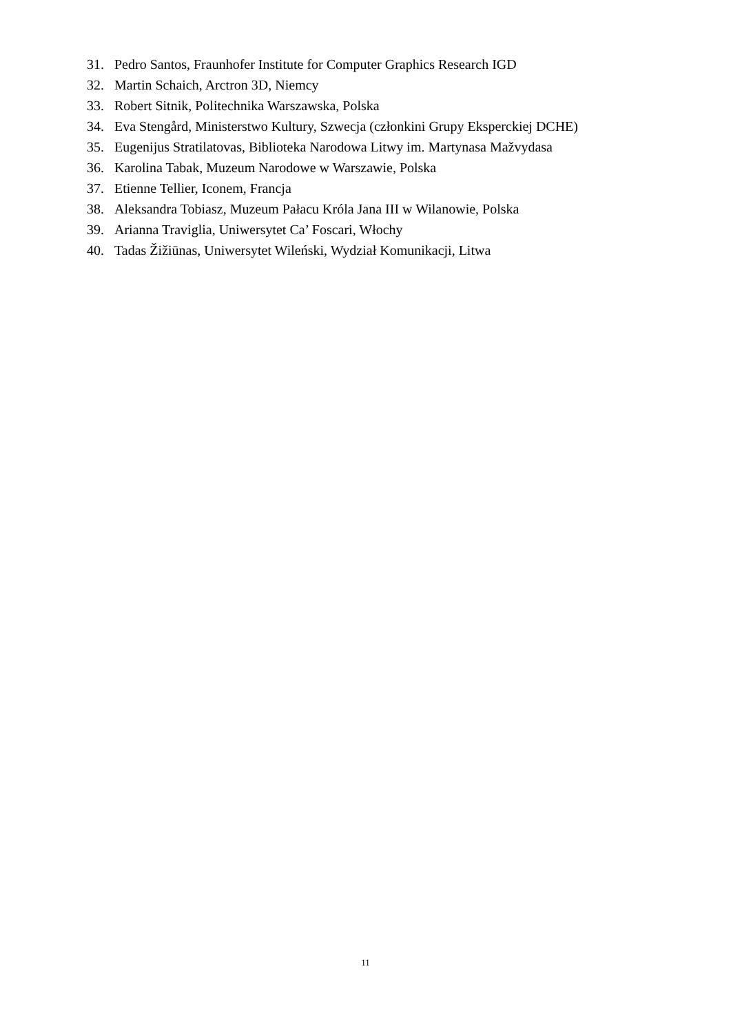31. Pedro Santos, Fraunhofer Institute for Computer Graphics Research IGD
32. Martin Schaich, Arctron 3D, Niemcy
33. Robert Sitnik, Politechnika Warszawska, Polska
34. Eva Stengård, Ministerstwo Kultury, Szwecja (członkini Grupy Eksperckiej DCHE)
35. Eugenijus Stratilatovas, Biblioteka Narodowa Litwy im. Martynasa Mažvydasa
36. Karolina Tabak, Muzeum Narodowe w Warszawie, Polska
37. Etienne Tellier, Iconem, Francja
38. Aleksandra Tobiasz, Muzeum Pałacu Króla Jana III w Wilanowie, Polska
39. Arianna Traviglia, Uniwersytet Ca’ Foscari, Włochy
40. Tadas Žižiūnas, Uniwersytet Wileński, Wydział Komunikacji, Litwa
11